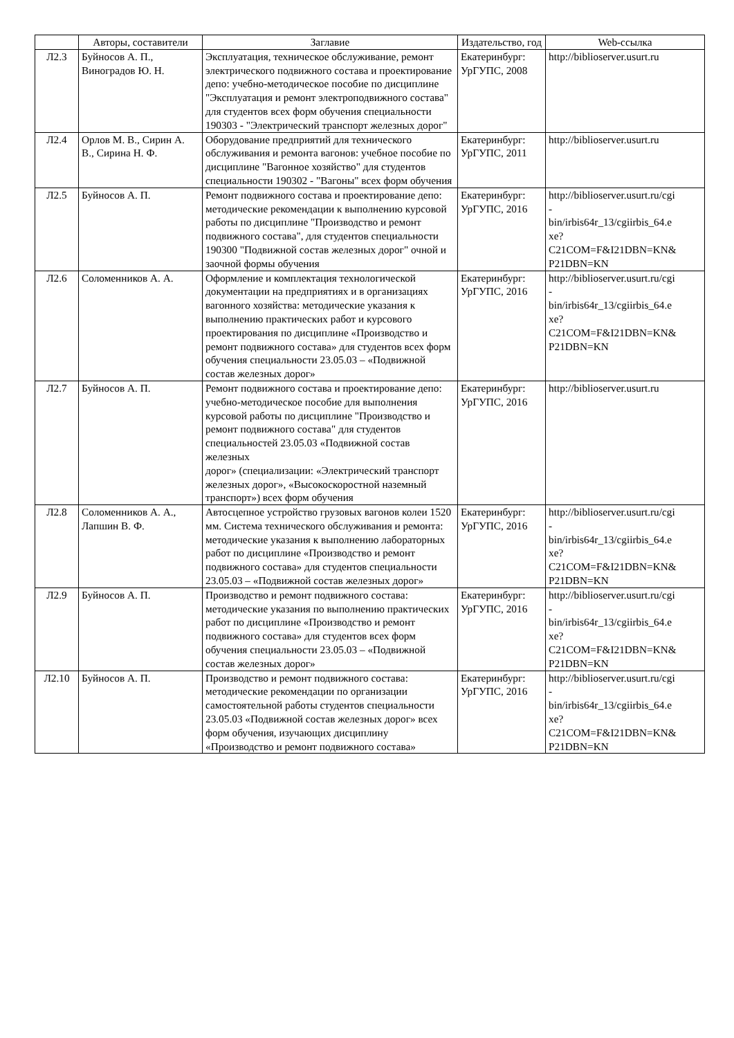| | Авторы, составители | Заглавие | Издательство, год | Web-ссылка |
| --- | --- | --- | --- | --- |
| Л2.3 | Буйносов А. П., Виноградов Ю. Н. | Эксплуатация, техническое обслуживание, ремонт электрического подвижного состава и проектирование депо: учебно-методическое пособие по дисциплине "Эксплуатация и ремонт электроподвижного состава" для студентов всех форм обучения специальности 190303 - "Электрический транспорт железных дорог" | Екатеринбург: УрГУПС, 2008 | http://biblioserver.usurt.ru |
| Л2.4 | Орлов М. В., Сирин А. В., Сирина Н. Ф. | Оборудование предприятий для технического обслуживания и ремонта вагонов: учебное пособие по дисциплине "Вагонное хозяйство" для студентов специальности 190302 - "Вагоны" всех форм обучения | Екатеринбург: УрГУПС, 2011 | http://biblioserver.usurt.ru |
| Л2.5 | Буйносов А. П. | Ремонт подвижного состава и проектирование депо: методические рекомендации к выполнению курсовой работы по дисциплине "Производство и ремонт подвижного состава", для студентов специальности 190300 "Подвижной состав железных дорог" очной и заочной формы обучения | Екатеринбург: УрГУПС, 2016 | http://biblioserver.usurt.ru/cgi - bin/irbis64r_13/cgiirbis_64.e xe? C21COM=F&I21DBN=KN& P21DBN=KN |
| Л2.6 | Соломенников А. А. | Оформление и комплектация технологической документации на предприятиях и в организациях вагонного хозяйства: методические указания к выполнению практических работ и курсового проектирования по дисциплине «Производство и ремонт подвижного состава» для студентов всех форм обучения специальности 23.05.03 – «Подвижной состав железных дорог» | Екатеринбург: УрГУПС, 2016 | http://biblioserver.usurt.ru/cgi - bin/irbis64r_13/cgiirbis_64.e xe? C21COM=F&I21DBN=KN& P21DBN=KN |
| Л2.7 | Буйносов А. П. | Ремонт подвижного состава и проектирование депо: учебно-методическое пособие для выполнения курсовой работы по дисциплине "Производство и ремонт подвижного состава" для студентов специальностей 23.05.03 «Подвижной состав железных дорог» (специализации: «Электрический транспорт железных дорог», «Высокоскоростной наземный транспорт») всех форм обучения | Екатеринбург: УрГУПС, 2016 | http://biblioserver.usurt.ru |
| Л2.8 | Соломенников А. А., Лапшин В. Ф. | Автосцепное устройство грузовых вагонов колеи 1520 мм. Система технического обслуживания и ремонта: методические указания к выполнению лабораторных работ по дисциплине «Производство и ремонт подвижного состава» для студентов специальности 23.05.03 – «Подвижной состав железных дорог» | Екатеринбург: УрГУПС, 2016 | http://biblioserver.usurt.ru/cgi - bin/irbis64r_13/cgiirbis_64.e xe? C21COM=F&I21DBN=KN& P21DBN=KN |
| Л2.9 | Буйносов А. П. | Производство и ремонт подвижного состава: методические указания по выполнению практических работ по дисциплине «Производство и ремонт подвижного состава» для студентов всех форм обучения специальности 23.05.03 – «Подвижной состав железных дорог» | Екатеринбург: УрГУПС, 2016 | http://biblioserver.usurt.ru/cgi - bin/irbis64r_13/cgiirbis_64.e xe? C21COM=F&I21DBN=KN& P21DBN=KN |
| Л2.10 | Буйносов А. П. | Производство и ремонт подвижного состава: методические рекомендации по организации самостоятельной работы студентов специальности 23.05.03 «Подвижной состав железных дорог» всех форм обучения, изучающих дисциплину «Производство и ремонт подвижного состава» | Екатеринбург: УрГУПС, 2016 | http://biblioserver.usurt.ru/cgi - bin/irbis64r_13/cgiirbis_64.e xe? C21COM=F&I21DBN=KN& P21DBN=KN |